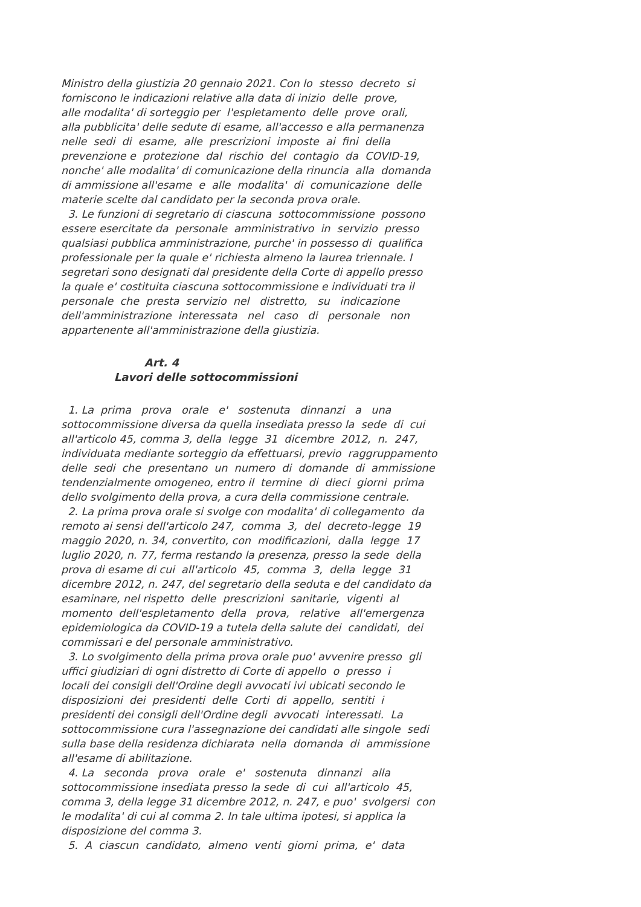Ministro della giustizia 20 gennaio 2021. Con lo stesso decreto si
forniscono le indicazioni relative alla data di inizio delle prove,
alle modalita' di sorteggio per l'espletamento delle prove orali,
alla pubblicita' delle sedute di esame, all'accesso e alla permanenza
nelle sedi di esame, alle prescrizioni imposte ai fini della
prevenzione e protezione dal rischio del contagio da COVID-19,
nonche' alle modalita' di comunicazione della rinuncia alla domanda
di ammissione all'esame e alle modalita' di comunicazione delle
materie scelte dal candidato per la seconda prova orale.
3. Le funzioni di segretario di ciascuna sottocommissione possono
essere esercitate da personale amministrativo in servizio presso
qualsiasi pubblica amministrazione, purche' in possesso di qualifica
professionale per la quale e' richiesta almeno la laurea triennale. I
segretari sono designati dal presidente della Corte di appello presso
la quale e' costituita ciascuna sottocommissione e individuati tra il
personale che presta servizio nel distretto, su indicazione
dell'amministrazione interessata nel caso di personale non
appartenente all'amministrazione della giustizia.
Art. 4
Lavori delle sottocommissioni
1. La prima prova orale e' sostenuta dinnanzi a una
sottocommissione diversa da quella insediata presso la sede di cui
all'articolo 45, comma 3, della legge 31 dicembre 2012, n. 247,
individuata mediante sorteggio da effettuarsi, previo raggruppamento
delle sedi che presentano un numero di domande di ammissione
tendenzialmente omogeneo, entro il termine di dieci giorni prima
dello svolgimento della prova, a cura della commissione centrale.
2. La prima prova orale si svolge con modalita' di collegamento da
remoto ai sensi dell'articolo 247, comma 3, del decreto-legge 19
maggio 2020, n. 34, convertito, con modificazioni, dalla legge 17
luglio 2020, n. 77, ferma restando la presenza, presso la sede della
prova di esame di cui all'articolo 45, comma 3, della legge 31
dicembre 2012, n. 247, del segretario della seduta e del candidato da
esaminare, nel rispetto delle prescrizioni sanitarie, vigenti al
momento dell'espletamento della prova, relative all'emergenza
epidemiologica da COVID-19 a tutela della salute dei candidati, dei
commissari e del personale amministrativo.
3. Lo svolgimento della prima prova orale puo' avvenire presso gli
uffici giudiziari di ogni distretto di Corte di appello o presso i
locali dei consigli dell'Ordine degli avvocati ivi ubicati secondo le
disposizioni dei presidenti delle Corti di appello, sentiti i
presidenti dei consigli dell'Ordine degli avvocati interessati. La
sottocommissione cura l'assegnazione dei candidati alle singole sedi
sulla base della residenza dichiarata nella domanda di ammissione
all'esame di abilitazione.
4. La seconda prova orale e' sostenuta dinnanzi alla
sottocommissione insediata presso la sede di cui all'articolo 45,
comma 3, della legge 31 dicembre 2012, n. 247, e puo' svolgersi con
le modalita' di cui al comma 2. In tale ultima ipotesi, si applica la
disposizione del comma 3.
5. A ciascun candidato, almeno venti giorni prima, e' data